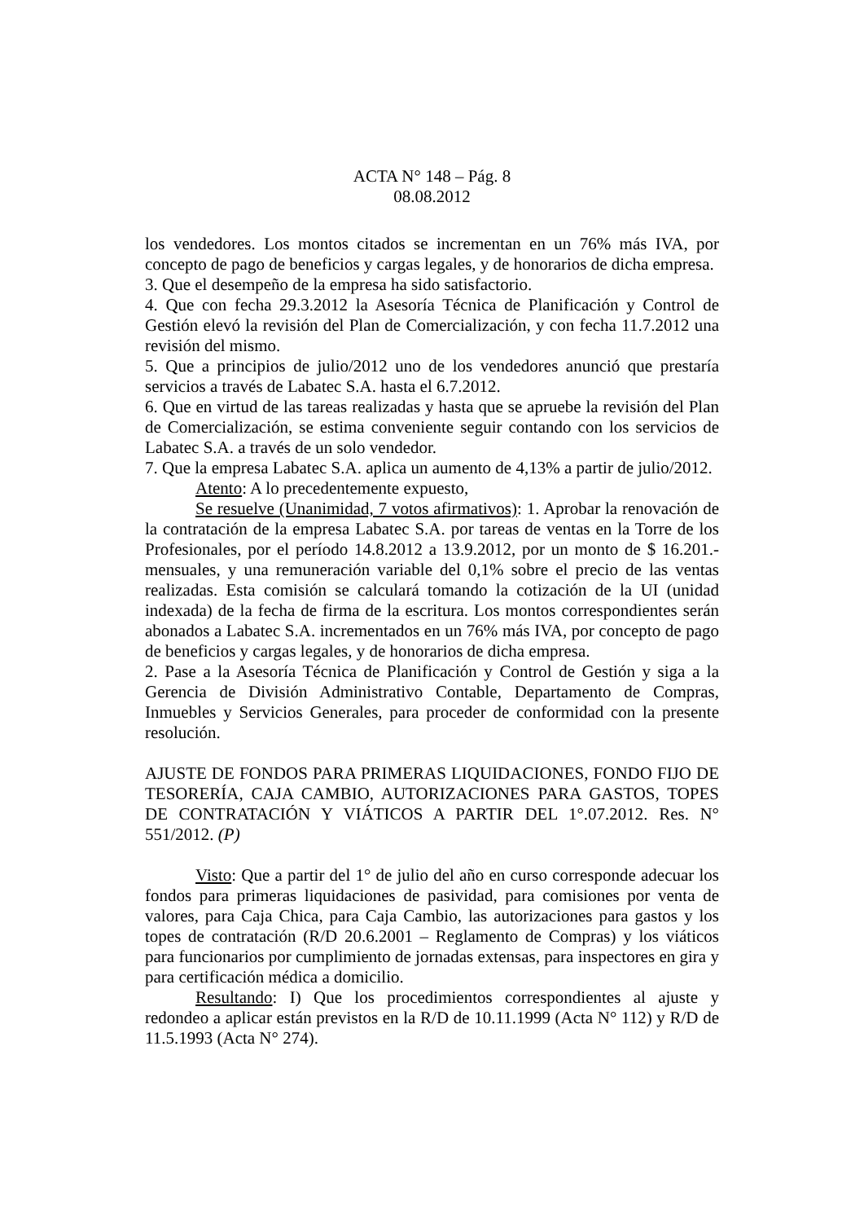ACTA N° 148 – Pág. 8
08.08.2012
los vendedores. Los montos citados se incrementan en un 76% más IVA, por concepto de pago de beneficios y cargas legales, y de honorarios de dicha empresa.
3. Que el desempeño de la empresa ha sido satisfactorio.
4. Que con fecha 29.3.2012 la Asesoría Técnica de Planificación y Control de Gestión elevó la revisión del Plan de Comercialización, y con fecha 11.7.2012 una revisión del mismo.
5. Que a principios de julio/2012 uno de los vendedores anunció que prestaría servicios a través de Labatec S.A. hasta el 6.7.2012.
6. Que en virtud de las tareas realizadas y hasta que se apruebe la revisión del Plan de Comercialización, se estima conveniente seguir contando con los servicios de Labatec S.A. a través de un solo vendedor.
7. Que la empresa Labatec S.A. aplica un aumento de 4,13% a partir de julio/2012.
Atento: A lo precedentemente expuesto,
Se resuelve (Unanimidad, 7 votos afirmativos): 1. Aprobar la renovación de la contratación de la empresa Labatec S.A. por tareas de ventas en la Torre de los Profesionales, por el período 14.8.2012 a 13.9.2012, por un monto de $ 16.201.- mensuales, y una remuneración variable del 0,1% sobre el precio de las ventas realizadas. Esta comisión se calculará tomando la cotización de la UI (unidad indexada) de la fecha de firma de la escritura. Los montos correspondientes serán abonados a Labatec S.A. incrementados en un 76% más IVA, por concepto de pago de beneficios y cargas legales, y de honorarios de dicha empresa.
2. Pase a la Asesoría Técnica de Planificación y Control de Gestión y siga a la Gerencia de División Administrativo Contable, Departamento de Compras, Inmuebles y Servicios Generales, para proceder de conformidad con la presente resolución.
AJUSTE DE FONDOS PARA PRIMERAS LIQUIDACIONES, FONDO FIJO DE TESORERÍA, CAJA CAMBIO, AUTORIZACIONES PARA GASTOS, TOPES DE CONTRATACIÓN Y VIÁTICOS A PARTIR DEL 1°.07.2012. Res. N° 551/2012. (P)
Visto: Que a partir del 1° de julio del año en curso corresponde adecuar los fondos para primeras liquidaciones de pasividad, para comisiones por venta de valores, para Caja Chica, para Caja Cambio, las autorizaciones para gastos y los topes de contratación (R/D 20.6.2001 – Reglamento de Compras) y los viáticos para funcionarios por cumplimiento de jornadas extensas, para inspectores en gira y para certificación médica a domicilio.
Resultando: I) Que los procedimientos correspondientes al ajuste y redondeo a aplicar están previstos en la R/D de 10.11.1999 (Acta N° 112) y R/D de 11.5.1993 (Acta N° 274).